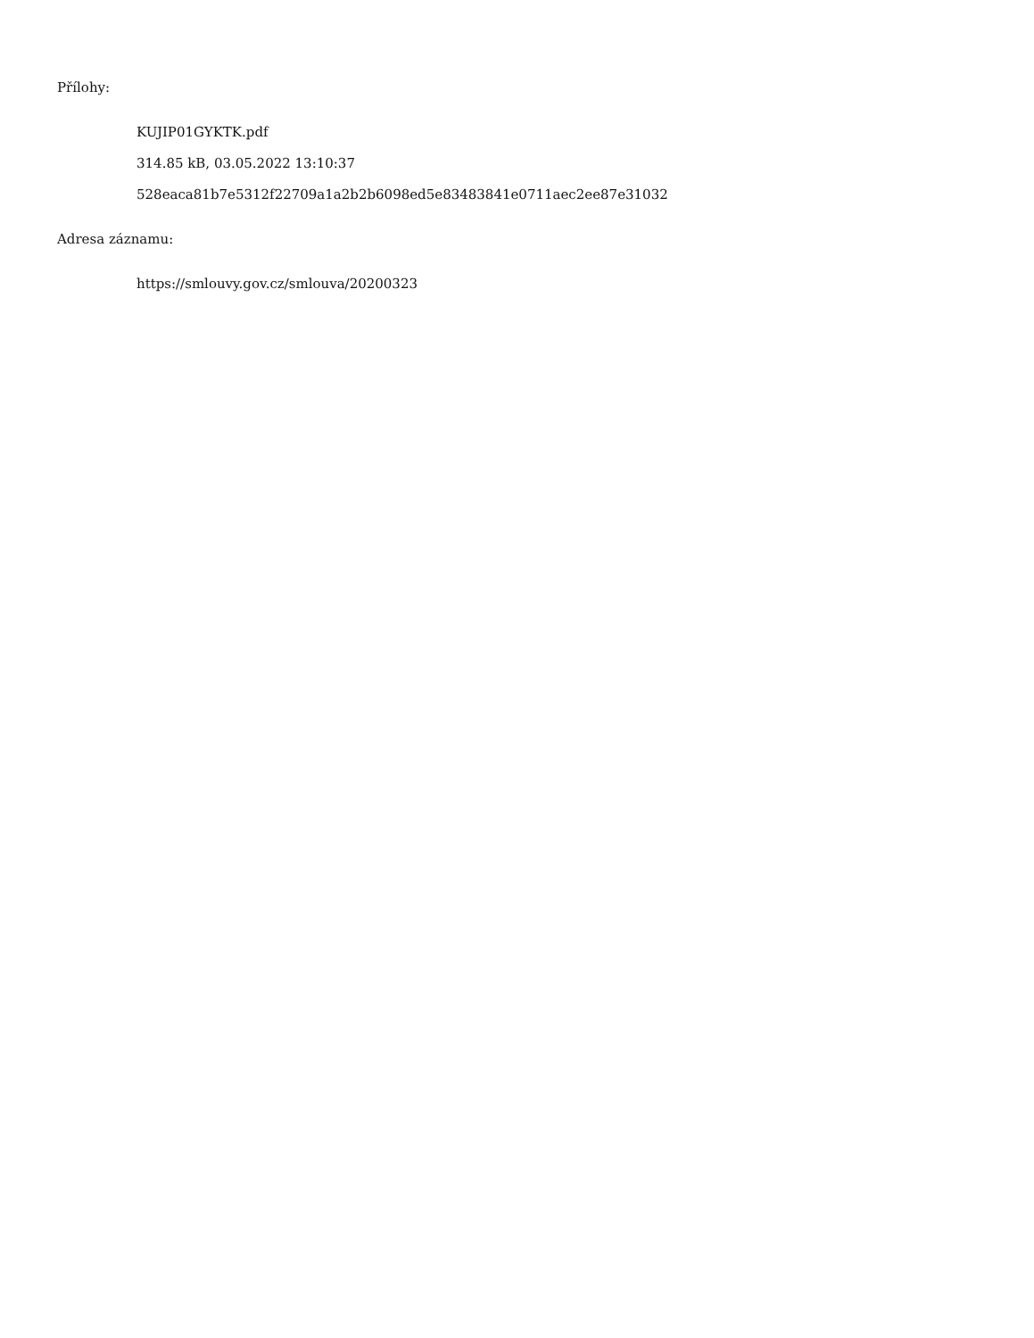Přílohy:
KUJIP01GYKTK.pdf
314.85 kB, 03.05.2022 13:10:37
528eaca81b7e5312f22709a1a2b2b6098ed5e83483841e0711aec2ee87e31032
Adresa záznamu:
https://smlouvy.gov.cz/smlouva/20200323